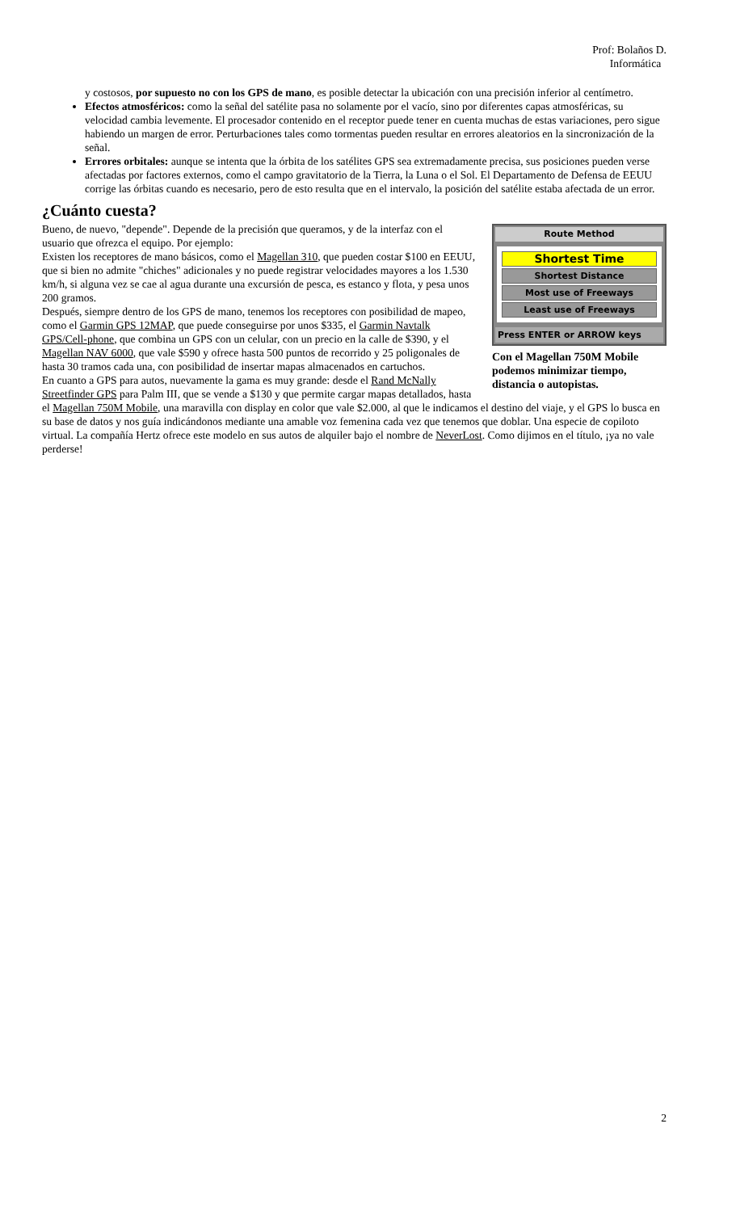Prof: Bolaños D.
Informática
y costosos, por supuesto no con los GPS de mano, es posible detectar la ubicación con una precisión inferior al centímetro.
Efectos atmosféricos: como la señal del satélite pasa no solamente por el vacío, sino por diferentes capas atmosféricas, su velocidad cambia levemente. El procesador contenido en el receptor puede tener en cuenta muchas de estas variaciones, pero sigue habiendo un margen de error. Perturbaciones tales como tormentas pueden resultar en errores aleatorios en la sincronización de la señal.
Errores orbitales: aunque se intenta que la órbita de los satélites GPS sea extremadamente precisa, sus posiciones pueden verse afectadas por factores externos, como el campo gravitatorio de la Tierra, la Luna o el Sol. El Departamento de Defensa de EEUU corrige las órbitas cuando es necesario, pero de esto resulta que en el intervalo, la posición del satélite estaba afectada de un error.
¿Cuánto cuesta?
Route Method
Shortest Time
Shortest Distance
Most use of Freeways
Least use of Freeways
Press ENTER or ARROW keys
Con el Magellan 750M Mobile podemos minimizar tiempo, distancia o autopistas.
Bueno, de nuevo, "depende". Depende de la precisión que queramos, y de la interfaz con el usuario que ofrezca el equipo. Por ejemplo:
Existen los receptores de mano básicos, como el Magellan 310, que pueden costar $100 en EEUU, que si bien no admite "chiches" adicionales y no puede registrar velocidades mayores a los 1.530 km/h, si alguna vez se cae al agua durante una excursión de pesca, es estanco y flota, y pesa unos 200 gramos.
Después, siempre dentro de los GPS de mano, tenemos los receptores con posibilidad de mapeo, como el Garmin GPS 12MAP, que puede conseguirse por unos $335, el Garmin Navtalk GPS/Cell-phone, que combina un GPS con un celular, con un precio en la calle de $390, y el Magellan NAV 6000, que vale $590 y ofrece hasta 500 puntos de recorrido y 25 poligonales de hasta 30 tramos cada una, con posibilidad de insertar mapas almacenados en cartuchos.
En cuanto a GPS para autos, nuevamente la gama es muy grande: desde el Rand McNally Streetfinder GPS para Palm III, que se vende a $130 y que permite cargar mapas detallados, hasta el Magellan 750M Mobile, una maravilla con display en color que vale $2.000, al que le indicamos el destino del viaje, y el GPS lo busca en su base de datos y nos guía indicándonos mediante una amable voz femenina cada vez que tenemos que doblar. Una especie de copiloto virtual. La compañía Hertz ofrece este modelo en sus autos de alquiler bajo el nombre de NeverLost. Como dijimos en el título, ¡ya no vale perderse!
2